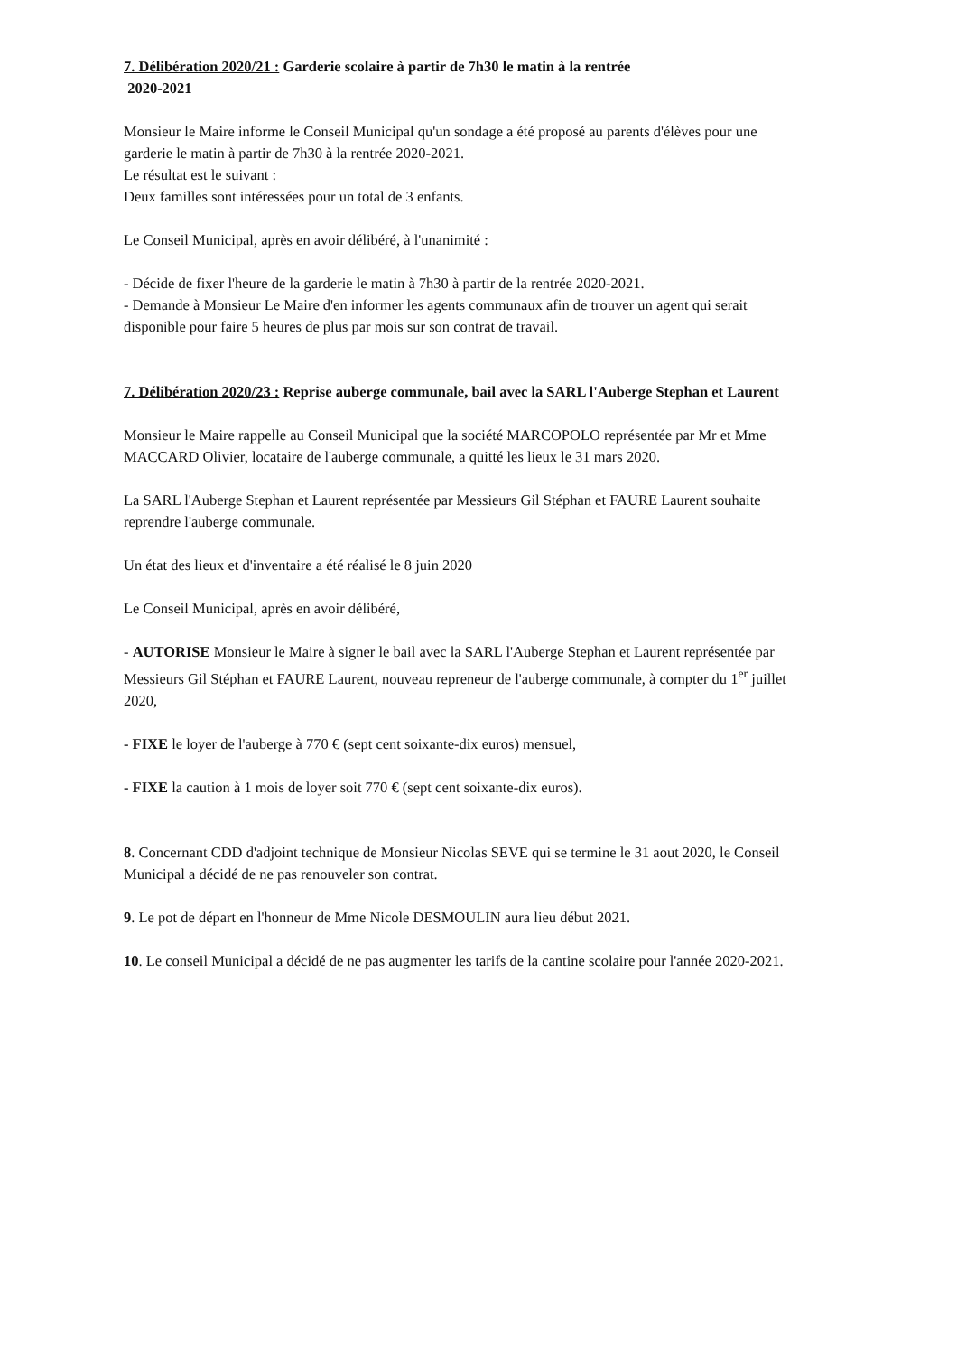7. Délibération 2020/21 : Garderie scolaire à partir de 7h30 le matin à la rentrée
2020-2021
Monsieur le Maire informe le Conseil Municipal qu'un sondage a été proposé au parents d'élèves pour une garderie le matin à partir de 7h30 à la rentrée 2020-2021.
Le résultat est le suivant :
Deux familles sont intéressées pour un total de 3 enfants.
Le Conseil Municipal, après en avoir délibéré, à l'unanimité :
- Décide de fixer l'heure de la garderie le matin à 7h30 à partir de la rentrée 2020-2021.
- Demande à Monsieur Le Maire d'en informer les agents communaux afin de trouver un agent qui serait disponible pour faire 5 heures de plus par mois sur son contrat de travail.
7. Délibération 2020/23 : Reprise auberge communale, bail avec la SARL l'Auberge Stephan et Laurent
Monsieur le Maire rappelle au Conseil Municipal que la société MARCOPOLO représentée par Mr et Mme MACCARD Olivier, locataire de l'auberge communale, a quitté les lieux le 31 mars 2020.
La SARL l'Auberge Stephan et Laurent représentée par Messieurs Gil Stéphan et FAURE Laurent souhaite reprendre l'auberge communale.
Un état des lieux et d'inventaire a été réalisé le 8 juin 2020
Le Conseil Municipal, après en avoir délibéré,
- AUTORISE Monsieur le Maire à signer le bail avec la SARL l'Auberge Stephan et Laurent représentée par Messieurs Gil Stéphan et FAURE Laurent, nouveau repreneur de l'auberge communale, à compter du 1<sup>er</sup> juillet 2020,
- FIXE le loyer de l'auberge à 770 € (sept cent soixante-dix euros) mensuel,
- FIXE la caution à 1 mois de loyer soit 770 € (sept cent soixante-dix euros).
8. Concernant CDD d'adjoint technique de Monsieur Nicolas SEVE qui se termine le 31 aout 2020, le Conseil Municipal a décidé de ne pas renouveler son contrat.
9. Le pot de départ en l'honneur de Mme Nicole DESMOULIN aura lieu début 2021.
10. Le conseil Municipal a décidé de ne pas augmenter les tarifs de la cantine scolaire pour l'année 2020-2021.